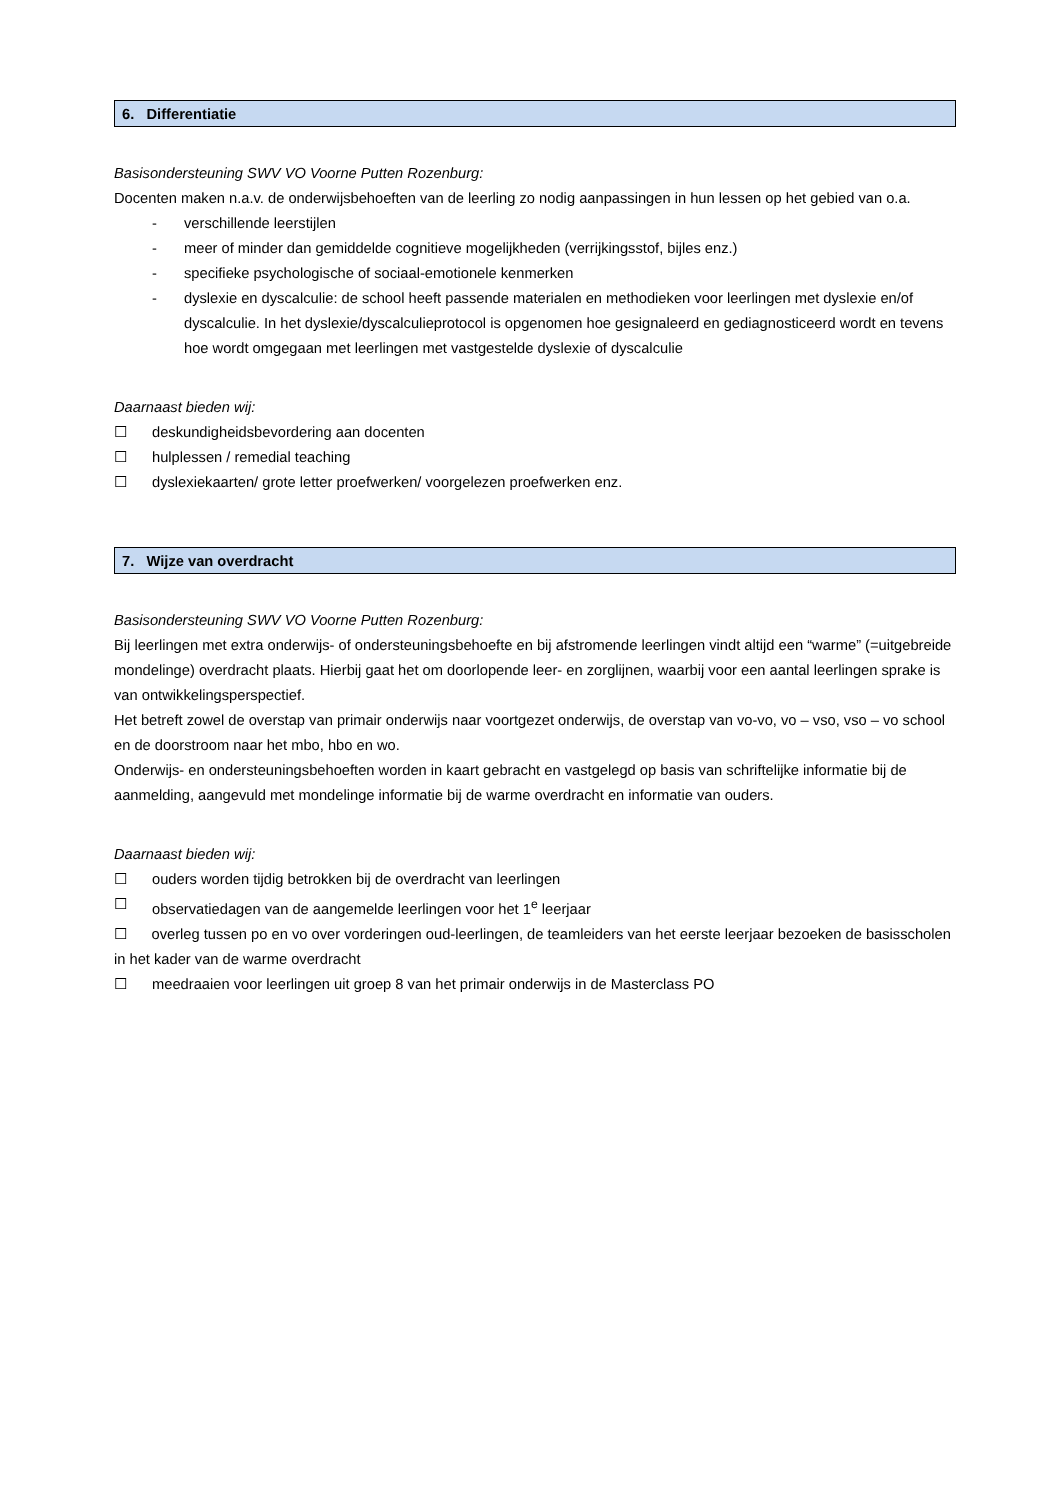6. Differentiatie
Basisondersteuning SWV VO Voorne Putten Rozenburg:
Docenten maken n.a.v. de onderwijsbehoeften van de leerling zo nodig aanpassingen in hun lessen op het gebied van o.a.
- verschillende leerstijlen
- meer of minder dan gemiddelde cognitieve mogelijkheden (verrijkingsstof, bijles enz.)
- specifieke psychologische of sociaal-emotionele kenmerken
- dyslexie en dyscalculie: de school heeft passende materialen en methodieken voor leerlingen met dyslexie en/of dyscalculie. In het dyslexie/dyscalculieprotocol is opgenomen hoe gesignaleerd en gediagnosticeerd wordt en tevens hoe wordt omgegaan met leerlingen met vastgestelde dyslexie of dyscalculie
Daarnaast bieden wij:
☐ deskundigheidsbevordering aan docenten
☐ hulplessen / remedial teaching
☐ dyslexiekaarten/ grote letter proefwerken/ voorgelezen proefwerken enz.
7. Wijze van overdracht
Basisondersteuning SWV VO Voorne Putten Rozenburg:
Bij leerlingen met extra onderwijs- of ondersteuningsbehoefte en bij afstromende leerlingen vindt altijd een “warme” (=uitgebreide mondelinge) overdracht plaats. Hierbij gaat het om doorlopende leer- en zorglijnen, waarbij voor een aantal leerlingen sprake is van ontwikkelingsperspectief.
Het betreft zowel de overstap van primair onderwijs naar voortgezet onderwijs, de overstap van vo-vo, vo – vso, vso – vo school en de doorstroom naar het mbo, hbo en wo.
Onderwijs- en ondersteuningsbehoeften worden in kaart gebracht en vastgelegd op basis van schriftelijke informatie bij de aanmelding, aangevuld met mondelinge informatie bij de warme overdracht en informatie van ouders.
Daarnaast bieden wij:
☐ ouders worden tijdig betrokken bij de overdracht van leerlingen
☐ observatiedagen van de aangemelde leerlingen voor het 1<sup>e</sup> leerjaar
☐ overleg tussen po en vo over vorderingen oud-leerlingen, de teamleiders van het eerste leerjaar bezoeken de basisscholen in het kader van de warme overdracht
☐ meedraaien voor leerlingen uit groep 8 van het primair onderwijs in de Masterclass PO